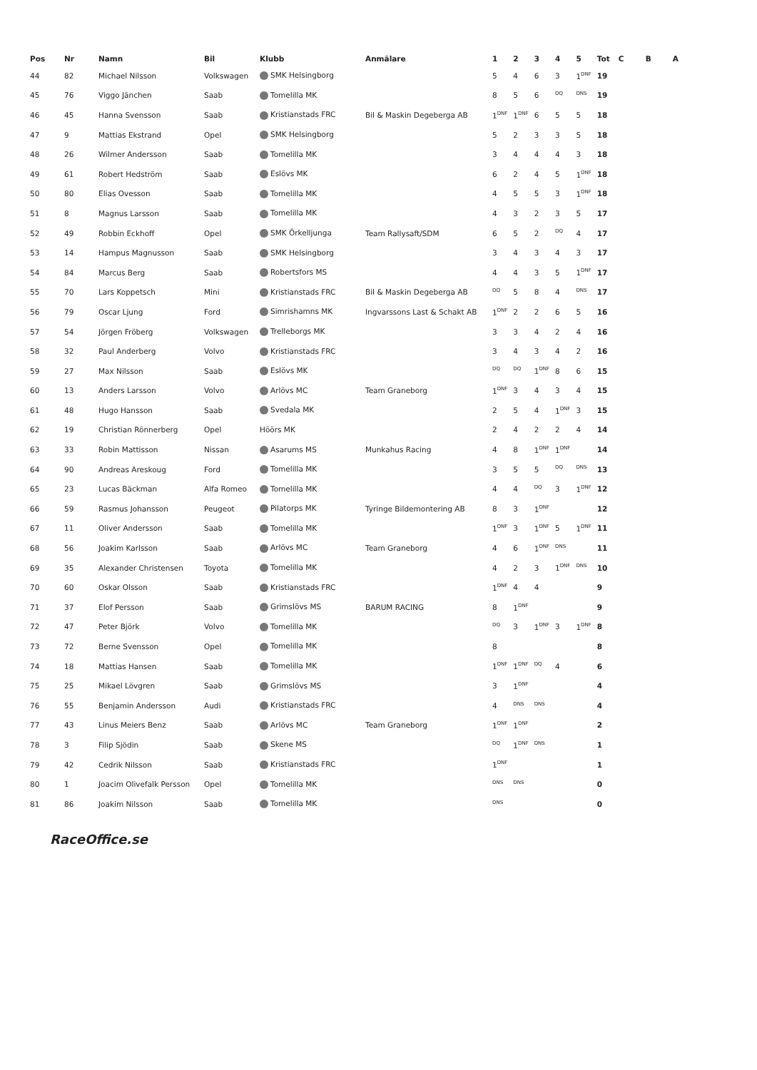| Pos | Nr | Namn | Bil | Klubb | Anmälare | 1 | 2 | 3 | 4 | 5 | Tot | C | B | A |
| --- | --- | --- | --- | --- | --- | --- | --- | --- | --- | --- | --- | --- | --- | --- |
| 44 | 82 | Michael Nilsson | Volkswagen | SMK Helsingborg | | 5 | 4 | 6 | 3 | 1<sup>DNF</sup> | 19 | | | |
| 45 | 76 | Viggo Jänchen | Saab | Tomelilla MK | | 8 | 5 | 6 | <sup>DQ</sup> | <sup>DNS</sup> | 19 | | | |
| 46 | 45 | Hanna Svensson | Saab | Kristianstads FRC | Bil & Maskin Degeberga AB | 1<sup>DNF</sup> | 1<sup>DNF</sup> | 6 | 5 | 5 | 18 | | | |
| 47 | 9 | Mattias Ekstrand | Opel | SMK Helsingborg | | 5 | 2 | 3 | 3 | 5 | 18 | | | |
| 48 | 26 | Wilmer Andersson | Saab | Tomelilla MK | | 3 | 4 | 4 | 4 | 3 | 18 | | | |
| 49 | 61 | Robert Hedström | Saab | Eslövs MK | | 6 | 2 | 4 | 5 | 1<sup>DNF</sup> | 18 | | | |
| 50 | 80 | Elias Ovesson | Saab | Tomelilla MK | | 4 | 5 | 5 | 3 | 1<sup>DNF</sup> | 18 | | | |
| 51 | 8 | Magnus Larsson | Saab | Tomelilla MK | | 4 | 3 | 2 | 3 | 5 | 17 | | | |
| 52 | 49 | Robbin Eckhoff | Opel | SMK Örkelljunga | Team Rallysaft/SDM | 6 | 5 | 2 | <sup>DQ</sup> | 4 | 17 | | | |
| 53 | 14 | Hampus Magnusson | Saab | SMK Helsingborg | | 3 | 4 | 3 | 4 | 3 | 17 | | | |
| 54 | 84 | Marcus Berg | Saab | Robertsfors MS | | 4 | 4 | 3 | 5 | 1<sup>DNF</sup> | 17 | | | |
| 55 | 70 | Lars Koppetsch | Mini | Kristianstads FRC | Bil & Maskin Degeberga AB | <sup>DQ</sup> | 5 | 8 | 4 | <sup>DNS</sup> | 17 | | | |
| 56 | 79 | Oscar Ljung | Ford | Simrishamns MK | Ingvarssons Last & Schakt AB | 1<sup>DNF</sup> | 2 | 2 | 6 | 5 | 16 | | | |
| 57 | 54 | Jörgen Fröberg | Volkswagen | Trelleborgs MK | | 3 | 3 | 4 | 2 | 4 | 16 | | | |
| 58 | 32 | Paul Anderberg | Volvo | Kristianstads FRC | | 3 | 4 | 3 | 4 | 2 | 16 | | | |
| 59 | 27 | Max Nilsson | Saab | Eslövs MK | | <sup>DQ</sup> | <sup>DQ</sup> | 1<sup>DNF</sup> | 8 | 6 | 15 | | | |
| 60 | 13 | Anders Larsson | Volvo | Arlövs MC | Team Graneborg | 1<sup>DNF</sup> | 3 | 4 | 3 | 4 | 15 | | | |
| 61 | 48 | Hugo Hansson | Saab | Svedala MK | | 2 | 5 | 4 | 1<sup>DNF</sup> | 3 | 15 | | | |
| 62 | 19 | Christian Rönnerberg | Opel | Höörs MK | | 2 | 4 | 2 | 2 | 4 | 14 | | | |
| 63 | 33 | Robin Mattisson | Nissan | Asarums MS | Munkahus Racing | 4 | 8 | 1<sup>DNF</sup> | 1<sup>DNF</sup> | | 14 | | | |
| 64 | 90 | Andreas Areskoug | Ford | Tomelilla MK | | 3 | 5 | 5 | <sup>DQ</sup> | <sup>DNS</sup> | 13 | | | |
| 65 | 23 | Lucas Bäckman | Alfa Romeo | Tomelilla MK | | 4 | 4 | <sup>DQ</sup> | 3 | 1<sup>DNF</sup> | 12 | | | |
| 66 | 59 | Rasmus Johansson | Peugeot | Pilatorps MK | Tyringe Bildemontering AB | 8 | 3 | 1<sup>DNF</sup> | | | 12 | | | |
| 67 | 11 | Oliver Andersson | Saab | Tomelilla MK | | 1<sup>DNF</sup> | 3 | 1<sup>DNF</sup> | 5 | 1<sup>DNF</sup> | 11 | | | |
| 68 | 56 | Joakim Karlsson | Saab | Arlövs MC | Team Graneborg | 4 | 6 | 1<sup>DNF</sup> | <sup>DNS</sup> | | 11 | | | |
| 69 | 35 | Alexander Christensen | Toyota | Tomelilla MK | | 4 | 2 | 3 | 1<sup>DNF</sup> | <sup>DNS</sup> | 10 | | | |
| 70 | 60 | Oskar Olsson | Saab | Kristianstads FRC | | 1<sup>DNF</sup> | 4 | 4 | | | 9 | | | |
| 71 | 37 | Elof Persson | Saab | Grimslövs MS | BARUM RACING | 8 | 1<sup>DNF</sup> | | | | 9 | | | |
| 72 | 47 | Peter Björk | Volvo | Tomelilla MK | | <sup>DQ</sup> | 3 | 1<sup>DNF</sup> | 3 | 1<sup>DNF</sup> | 8 | | | |
| 73 | 72 | Berne Svensson | Opel | Tomelilla MK | | 8 | | | | | 8 | | | |
| 74 | 18 | Mattias Hansen | Saab | Tomelilla MK | | 1<sup>DNF</sup> | 1<sup>DNF</sup> | <sup>DQ</sup> | 4 | | 6 | | | |
| 75 | 25 | Mikael Lövgren | Saab | Grimslövs MS | | 3 | 1<sup>DNF</sup> | | | | 4 | | | |
| 76 | 55 | Benjamin Andersson | Audi | Kristianstads FRC | | 4 | <sup>DNS</sup> | <sup>DNS</sup> | | | 4 | | | |
| 77 | 43 | Linus Meiers Benz | Saab | Arlövs MC | Team Graneborg | 1<sup>DNF</sup> | 1<sup>DNF</sup> | | | | 2 | | | |
| 78 | 3 | Filip Sjödin | Saab | Skene MS | | <sup>DQ</sup> | 1<sup>DNF</sup> | <sup>DNS</sup> | | | 1 | | | |
| 79 | 42 | Cedrik Nilsson | Saab | Kristianstads FRC | | 1<sup>DNF</sup> | | | | | 1 | | | |
| 80 | 1 | Joacim Olivefalk Persson | Opel | Tomelilla MK | | <sup>DNS</sup> | <sup>DNS</sup> | | | | 0 | | | |
| 81 | 86 | Joakim Nilsson | Saab | Tomelilla MK | | <sup>DNS</sup> | | | | | 0 | | | |
RaceOffice.se